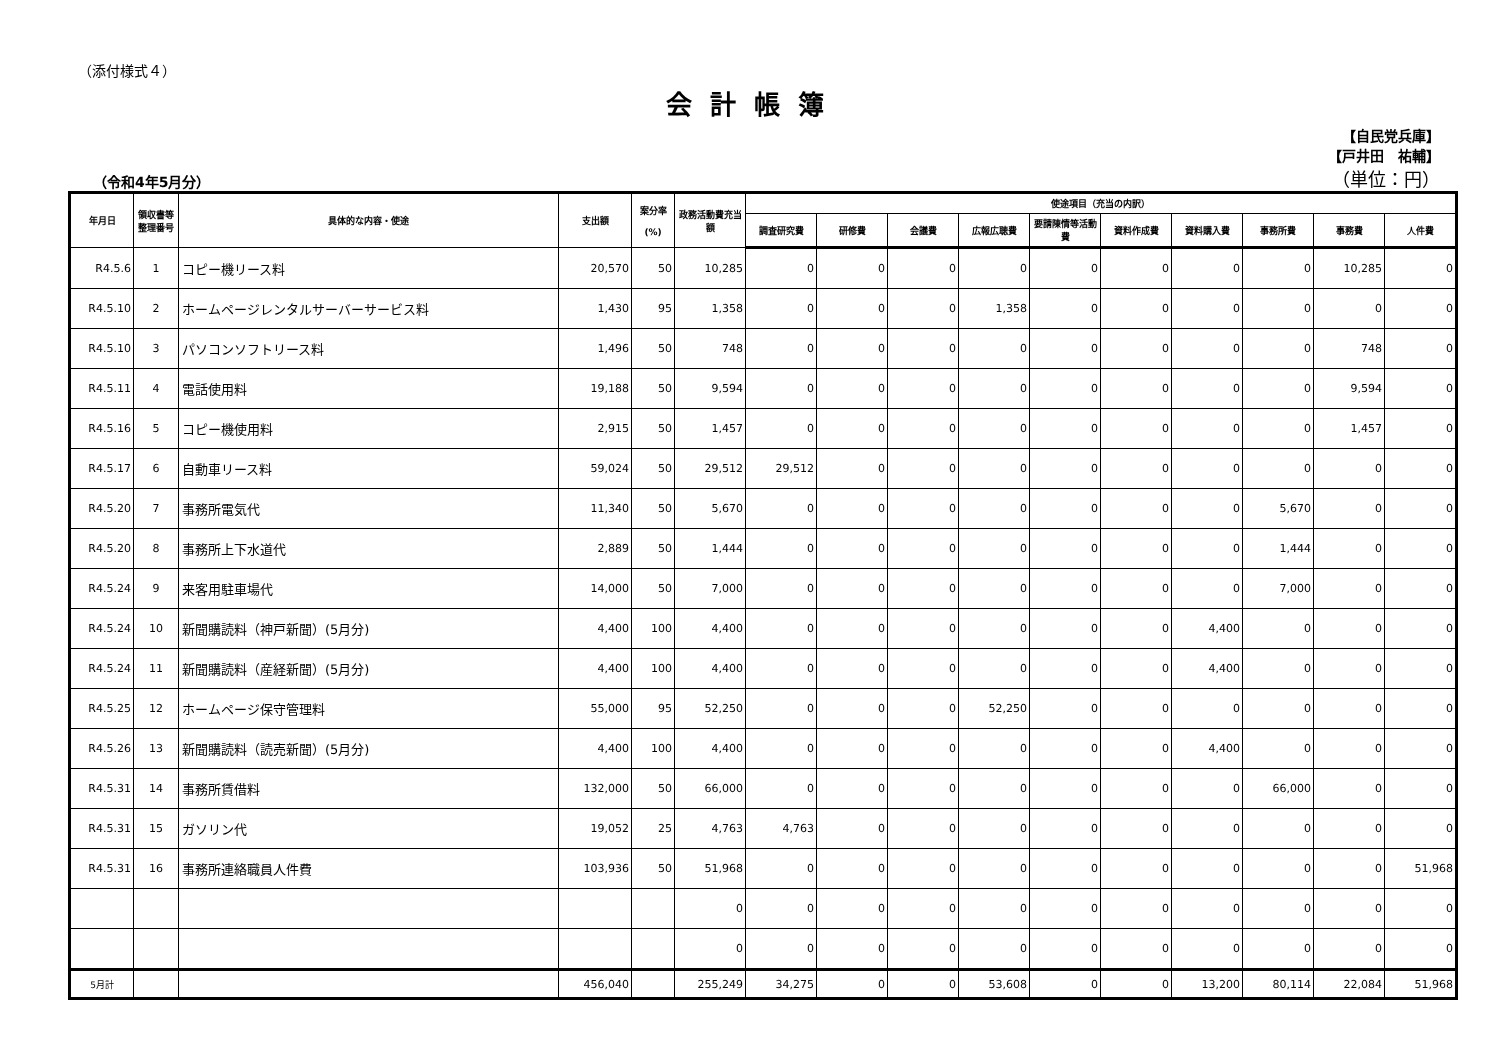（添付様式４）
会計帳簿
（令和4年5月分）
【自民党兵庫】
【戸井田　祐輔】
（単位：円）
| 年月日 | 領収書等整理番号 | 具体的な内容・使途 | 支出額 | 案分率 (%) | 政務活動費充当額 | 使途項目（充当の内訳） | | | | | | | | | |
| --- | --- | --- | --- | --- | --- | --- | --- | --- | --- | --- | --- | --- | --- | --- | --- |
| | | | | | | 調査研究費 | 研修費 | 会議費 | 広報広聴費 | 要請陳情等活動費 | 資料作成費 | 資料購入費 | 事務所費 | 事務費 | 人件費 |
| R4.5.6 | 1 | コピー機リース料 | 20,570 | 50 | 10,285 | 0 | 0 | 0 | 0 | 0 | 0 | 0 | 0 | 10,285 | 0 |
| R4.5.10 | 2 | ホームページレンタルサーバーサービス料 | 1,430 | 95 | 1,358 | 0 | 0 | 0 | 1,358 | 0 | 0 | 0 | 0 | 0 | 0 |
| R4.5.10 | 3 | パソコンソフトリース料 | 1,496 | 50 | 748 | 0 | 0 | 0 | 0 | 0 | 0 | 0 | 0 | 748 | 0 |
| R4.5.11 | 4 | 電話使用料 | 19,188 | 50 | 9,594 | 0 | 0 | 0 | 0 | 0 | 0 | 0 | 0 | 9,594 | 0 |
| R4.5.16 | 5 | コピー機使用料 | 2,915 | 50 | 1,457 | 0 | 0 | 0 | 0 | 0 | 0 | 0 | 0 | 1,457 | 0 |
| R4.5.17 | 6 | 自動車リース料 | 59,024 | 50 | 29,512 | 29,512 | 0 | 0 | 0 | 0 | 0 | 0 | 0 | 0 | 0 |
| R4.5.20 | 7 | 事務所電気代 | 11,340 | 50 | 5,670 | 0 | 0 | 0 | 0 | 0 | 0 | 0 | 5,670 | 0 | 0 |
| R4.5.20 | 8 | 事務所上下水道代 | 2,889 | 50 | 1,444 | 0 | 0 | 0 | 0 | 0 | 0 | 0 | 1,444 | 0 | 0 |
| R4.5.24 | 9 | 来客用駐車場代 | 14,000 | 50 | 7,000 | 0 | 0 | 0 | 0 | 0 | 0 | 0 | 7,000 | 0 | 0 |
| R4.5.24 | 10 | 新聞購読料（神戸新聞）(5月分) | 4,400 | 100 | 4,400 | 0 | 0 | 0 | 0 | 0 | 0 | 4,400 | 0 | 0 | 0 |
| R4.5.24 | 11 | 新聞購読料（産経新聞）(5月分) | 4,400 | 100 | 4,400 | 0 | 0 | 0 | 0 | 0 | 0 | 4,400 | 0 | 0 | 0 |
| R4.5.25 | 12 | ホームページ保守管理料 | 55,000 | 95 | 52,250 | 0 | 0 | 0 | 52,250 | 0 | 0 | 0 | 0 | 0 | 0 |
| R4.5.26 | 13 | 新聞購読料（読売新聞）(5月分) | 4,400 | 100 | 4,400 | 0 | 0 | 0 | 0 | 0 | 0 | 4,400 | 0 | 0 | 0 |
| R4.5.31 | 14 | 事務所賃借料 | 132,000 | 50 | 66,000 | 0 | 0 | 0 | 0 | 0 | 0 | 0 | 66,000 | 0 | 0 |
| R4.5.31 | 15 | ガソリン代 | 19,052 | 25 | 4,763 | 4,763 | 0 | 0 | 0 | 0 | 0 | 0 | 0 | 0 | 0 |
| R4.5.31 | 16 | 事務所連絡職員人件費 | 103,936 | 50 | 51,968 | 0 | 0 | 0 | 0 | 0 | 0 | 0 | 0 | 0 | 51,968 |
| | | | | | 0 | 0 | 0 | 0 | 0 | 0 | 0 | 0 | 0 | 0 | 0 |
| | | | | | 0 | 0 | 0 | 0 | 0 | 0 | 0 | 0 | 0 | 0 | 0 |
| 5月計 | | | 456,040 | | 255,249 | 34,275 | 0 | 0 | 53,608 | 0 | 0 | 13,200 | 80,114 | 22,084 | 51,968 |